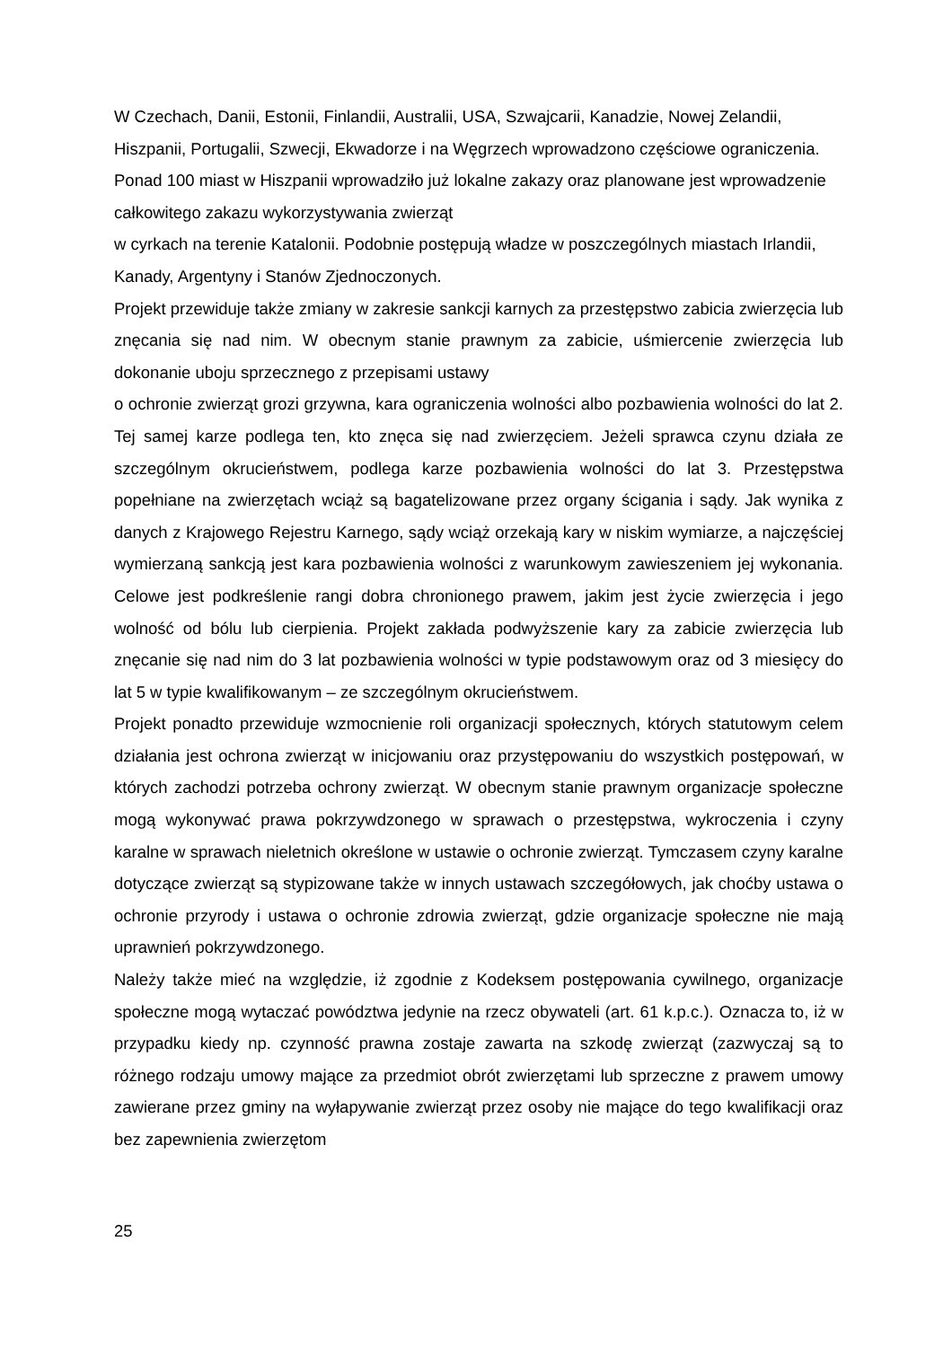W Czechach, Danii, Estonii, Finlandii, Australii, USA, Szwajcarii, Kanadzie, Nowej Zelandii, Hiszpanii, Portugalii, Szwecji, Ekwadorze i na Węgrzech wprowadzono częściowe ograniczenia. Ponad 100 miast w Hiszpanii wprowadziło już lokalne zakazy oraz planowane jest wprowadzenie całkowitego zakazu wykorzystywania zwierząt
w cyrkach na terenie Katalonii. Podobnie postępują władze w poszczególnych miastach Irlandii, Kanady, Argentyny i Stanów Zjednoczonych.
Projekt przewiduje także zmiany w zakresie sankcji karnych za przestępstwo zabicia zwierzęcia lub znęcania się nad nim. W obecnym stanie prawnym za zabicie, uśmiercenie zwierzęcia lub dokonanie uboju sprzecznego z przepisami ustawy
o ochronie zwierząt grozi grzywna, kara ograniczenia wolności albo pozbawienia wolności do lat 2. Tej samej karze podlega ten, kto znęca się nad zwierzęciem. Jeżeli sprawca czynu działa ze szczególnym okrucieństwem, podlega karze pozbawienia wolności do lat 3. Przestępstwa popełniane na zwierzętach wciąż są bagatelizowane przez organy ścigania i sądy. Jak wynika z danych z Krajowego Rejestru Karnego, sądy wciąż orzekają kary w niskim wymiarze, a najczęściej wymierzaną sankcją jest kara pozbawienia wolności z warunkowym zawieszeniem jej wykonania. Celowe jest podkreślenie rangi dobra chronionego prawem, jakim jest życie zwierzęcia i jego wolność od bólu lub cierpienia. Projekt zakłada podwyższenie kary za zabicie zwierzęcia lub znęcanie się nad nim do 3 lat pozbawienia wolności w typie podstawowym oraz od 3 miesięcy do lat 5 w typie kwalifikowanym – ze szczególnym okrucieństwem.
Projekt ponadto przewiduje wzmocnienie roli organizacji społecznych, których statutowym celem działania jest ochrona zwierząt w inicjowaniu oraz przystępowaniu do wszystkich postępowań, w których zachodzi potrzeba ochrony zwierząt. W obecnym stanie prawnym organizacje społeczne mogą wykonywać prawa pokrzywdzonego w sprawach o przestępstwa, wykroczenia i czyny karalne w sprawach nieletnich określone w ustawie o ochronie zwierząt. Tymczasem czyny karalne dotyczące zwierząt są stypizowane także w innych ustawach szczegółowych, jak choćby ustawa o ochronie przyrody i ustawa o ochronie zdrowia zwierząt, gdzie organizacje społeczne nie mają uprawnień pokrzywdzonego.
Należy także mieć na względzie, iż zgodnie z Kodeksem postępowania cywilnego, organizacje społeczne mogą wytaczać powództwa jedynie na rzecz obywateli (art. 61 k.p.c.). Oznacza to, iż w przypadku kiedy np. czynność prawna zostaje zawarta na szkodę zwierząt (zazwyczaj są to różnego rodzaju umowy mające za przedmiot obrót zwierzętami lub sprzeczne z prawem umowy zawierane przez gminy na wyłapywanie zwierząt przez osoby nie mające do tego kwalifikacji oraz bez zapewnienia zwierzętom
25